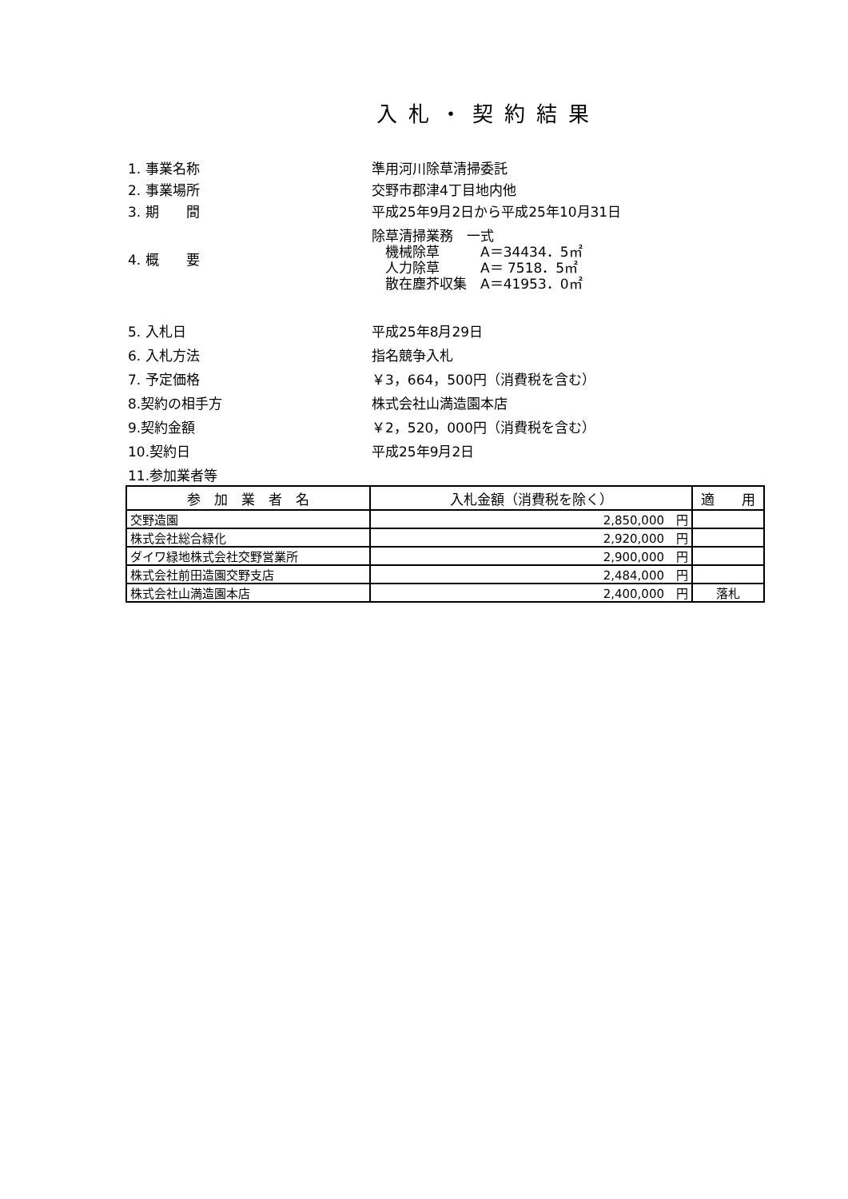入札・契約結果
1. 事業名称 準用河川除草清掃委託
2. 事業場所 交野市郡津4丁目地内他
3. 期　　間 平成25年9月2日から平成25年10月31日
4. 概　　要
除草清掃業務　一式
　機械除草　　　A＝34434．5㎡
　人力除草　　　A＝ 7518．5㎡
　散在塵芥収集　A＝41953．0㎡
5. 入札日 平成25年8月29日
6. 入札方法 指名競争入札
7. 予定価格 ￥3，664，500円（消費税を含む）
8.契約の相手方 株式会社山満造園本店
9.契約金額 ￥2，520，000円（消費税を含む）
10.契約日 平成25年9月2日
11.参加業者等
| 参 加 業 者 名 | 入札金額（消費税を除く） | 適 用 |
| --- | --- | --- |
| 交野造園 | 2,850,000 円 | |
| 株式会社総合緑化 | 2,920,000 円 | |
| ダイワ緑地株式会社交野営業所 | 2,900,000 円 | |
| 株式会社前田造園交野支店 | 2,484,000 円 | |
| 株式会社山満造園本店 | 2,400,000 円 | 落札 |